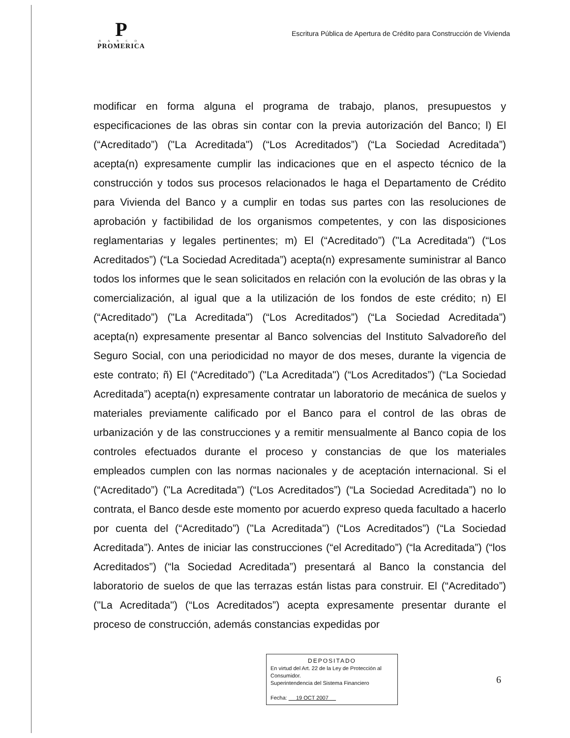P
BANCO
PROMERICA
Escritura Pública de Apertura de Crédito para Construcción de Vivienda
modificar en forma alguna el programa de trabajo, planos, presupuestos y especificaciones de las obras sin contar con la previa autorización del Banco; l) El (“Acreditado”) ("La Acreditada") (“Los Acreditados”) (“La Sociedad Acreditada”) acepta(n) expresamente cumplir las indicaciones que en el aspecto técnico de la construcción y todos sus procesos relacionados le haga el Departamento de Crédito para Vivienda del Banco y a cumplir en todas sus partes con las resoluciones de aprobación y factibilidad de los organismos competentes, y con las disposiciones reglamentarias y legales pertinentes; m) El (“Acreditado”) ("La Acreditada") (“Los Acreditados”) (“La Sociedad Acreditada”) acepta(n) expresamente suministrar al Banco todos los informes que le sean solicitados en relación con la evolución de las obras y la comercialización, al igual que a la utilización de los fondos de este crédito; n) El (“Acreditado”) ("La Acreditada") (“Los Acreditados”) (“La Sociedad Acreditada”) acepta(n) expresamente presentar al Banco solvencias del Instituto Salvadoreño del Seguro Social, con una periodicidad no mayor de dos meses, durante la vigencia de este contrato; ñ) El (“Acreditado”) ("La Acreditada") (“Los Acreditados”) (“La Sociedad Acreditada”) acepta(n) expresamente contratar un laboratorio de mecánica de suelos y materiales previamente calificado por el Banco para el control de las obras de urbanización y de las construcciones y a remitir mensualmente al Banco copia de los controles efectuados durante el proceso y constancias de que los materiales empleados cumplen con las normas nacionales y de aceptación internacional. Si el (“Acreditado”) ("La Acreditada") (“Los Acreditados”) (“La Sociedad Acreditada”) no lo contrata, el Banco desde este momento por acuerdo expreso queda facultado a hacerlo por cuenta del (“Acreditado”) ("La Acreditada") (“Los Acreditados”) (“La Sociedad Acreditada”). Antes de iniciar las construcciones (“el Acreditado”) (“la Acreditada”) (“los Acreditados”) (“la Sociedad Acreditada”) presentará al Banco la constancia del laboratorio de suelos de que las terrazas están listas para construir. El (“Acreditado”) ("La Acreditada") (“Los Acreditados”) acepta expresamente presentar durante el proceso de construcción, además constancias expedidas por
DEPOSITADO
En virtud del Art. 22 de la Ley de Protección al Consumidor.
Superintendencia del Sistema Financiero
Fecha: 19 OCT 2007
6